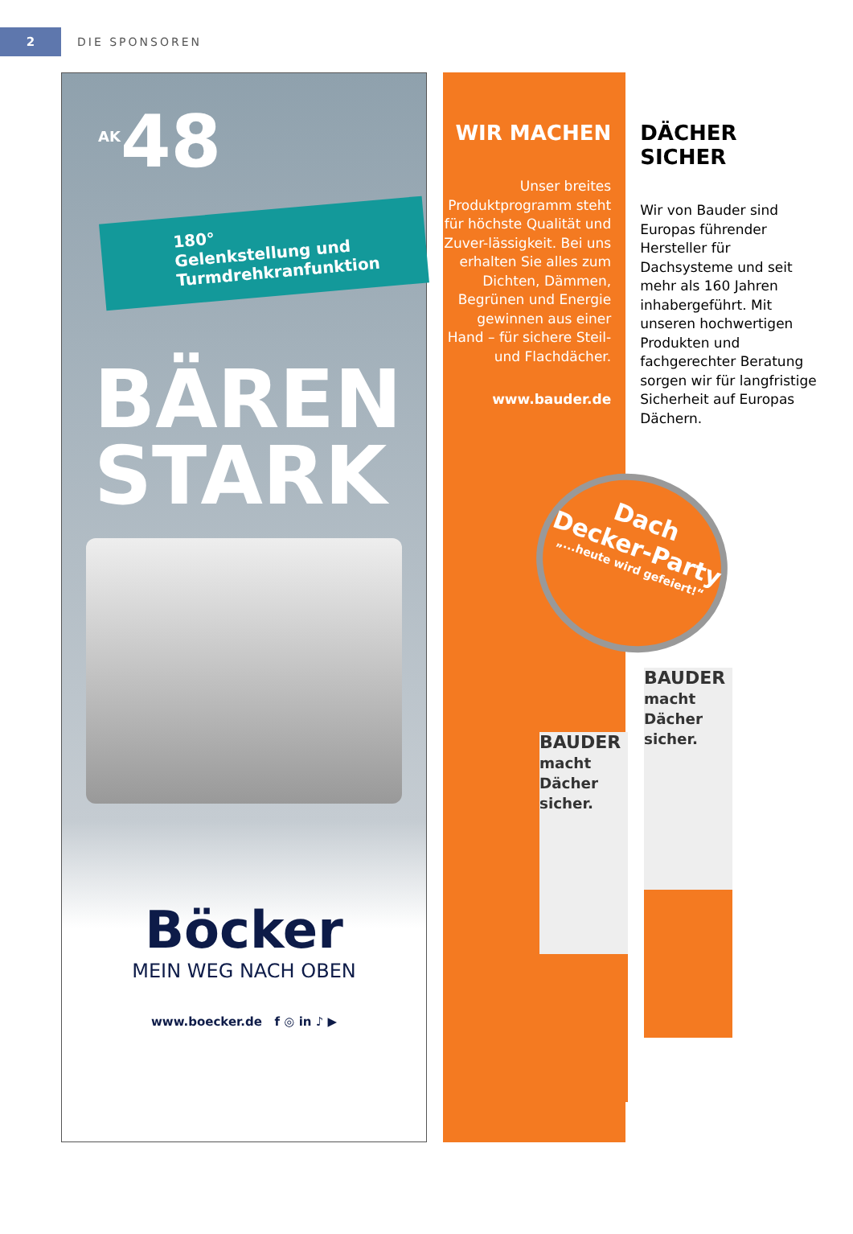2
DIE SPONSOREN
<sup>AK</sup>48
180° Gelenkstellung und Turmdrehkranfunktion
BÄREN
STARK
Böcker
MEIN WEG NACH OBEN
www.boecker.de f ◎ in ♪ ▶
WIR MACHEN
Unser breites Produktprogramm steht für höchste Qualität und Zuver-lässigkeit. Bei uns erhalten Sie alles zum Dichten, Dämmen, Begrünen und Energie gewinnen aus einer Hand – für sichere Steil- und Flachdächer.
www.bauder.de
DÄCHER SICHER
Wir von Bauder sind Europas führender Hersteller für Dachsysteme und seit mehr als 160 Jahren inhabergeführt. Mit unseren hochwertigen Produkten und fachgerechter Beratung sorgen wir für langfristige Sicherheit auf Europas Dächern.
Dach Decker-Party
„...heute wird gefeiert!“
BAUDER macht Dächer sicher.
BAUDER macht Dächer sicher.